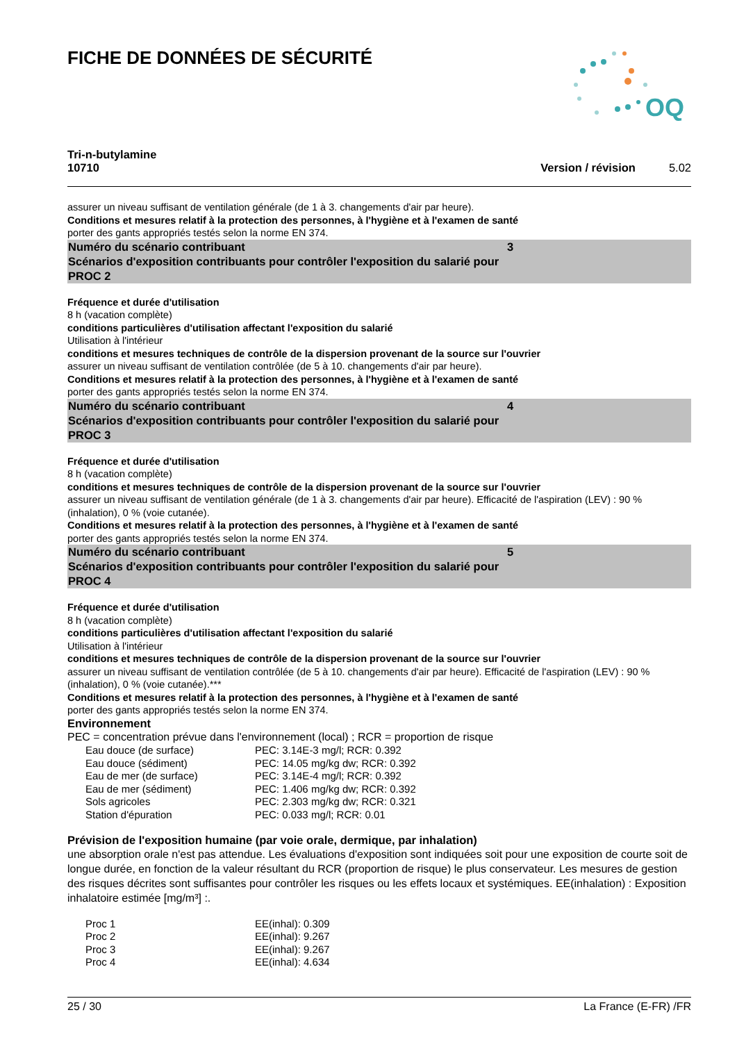FICHE DE DONNÉES DE SÉCURITÉ
OQ
Tri-n-butylamine
10710
Version / révision 5.02
assurer un niveau suffisant de ventilation générale (de 1 à 3. changements d'air par heure).
Conditions et mesures relatif à la protection des personnes, à l'hygiène et à l'examen de santé
porter des gants appropriés testés selon la norme EN 374.
Numéro du scénario contribuant 3
Scénarios d'exposition contribuants pour contrôler l'exposition du salarié pour
PROC 2
Fréquence et durée d'utilisation
8 h (vacation complète)
conditions particulières d'utilisation affectant l'exposition du salarié
Utilisation à l'intérieur
conditions et mesures techniques de contrôle de la dispersion provenant de la source sur l'ouvrier
assurer un niveau suffisant de ventilation contrôlée (de 5 à 10. changements d'air par heure).
Conditions et mesures relatif à la protection des personnes, à l'hygiène et à l'examen de santé
porter des gants appropriés testés selon la norme EN 374.
Numéro du scénario contribuant 4
Scénarios d'exposition contribuants pour contrôler l'exposition du salarié pour
PROC 3
Fréquence et durée d'utilisation
8 h (vacation complète)
conditions et mesures techniques de contrôle de la dispersion provenant de la source sur l'ouvrier
assurer un niveau suffisant de ventilation générale (de 1 à 3. changements d'air par heure). Efficacité de l'aspiration (LEV) : 90 % (inhalation), 0 % (voie cutanée).
Conditions et mesures relatif à la protection des personnes, à l'hygiène et à l'examen de santé
porter des gants appropriés testés selon la norme EN 374.
Numéro du scénario contribuant 5
Scénarios d'exposition contribuants pour contrôler l'exposition du salarié pour
PROC 4
Fréquence et durée d'utilisation
8 h (vacation complète)
conditions particulières d'utilisation affectant l'exposition du salarié
Utilisation à l'intérieur
conditions et mesures techniques de contrôle de la dispersion provenant de la source sur l'ouvrier
assurer un niveau suffisant de ventilation contrôlée (de 5 à 10. changements d'air par heure). Efficacité de l'aspiration (LEV) : 90 % (inhalation), 0 % (voie cutanée).***
Conditions et mesures relatif à la protection des personnes, à l'hygiène et à l'examen de santé
porter des gants appropriés testés selon la norme EN 374.
Environnement
PEC = concentration prévue dans l'environnement (local) ; RCR = proportion de risque
| Eau douce (de surface) | PEC: 3.14E-3 mg/l; RCR: 0.392 |
| Eau douce (sédiment) | PEC: 14.05 mg/kg dw; RCR: 0.392 |
| Eau de mer (de surface) | PEC: 3.14E-4 mg/l; RCR: 0.392 |
| Eau de mer (sédiment) | PEC: 1.406 mg/kg dw; RCR: 0.392 |
| Sols agricoles | PEC: 2.303 mg/kg dw; RCR: 0.321 |
| Station d'épuration | PEC: 0.033 mg/l; RCR: 0.01 |
Prévision de l'exposition humaine (par voie orale, dermique, par inhalation)
une absorption orale n'est pas attendue. Les évaluations d'exposition sont indiquées soit pour une exposition de courte soit de longue durée, en fonction de la valeur résultant du RCR (proportion de risque) le plus conservateur. Les mesures de gestion des risques décrites sont suffisantes pour contrôler les risques ou les effets locaux et systémiques. EE(inhalation) : Exposition inhalatoire estimée [mg/m³] :.
| Proc 1 | EE(inhal): 0.309 |
| Proc 2 | EE(inhal): 9.267 |
| Proc 3 | EE(inhal): 9.267 |
| Proc 4 | EE(inhal): 4.634 |
25 / 30 La France (E-FR) /FR